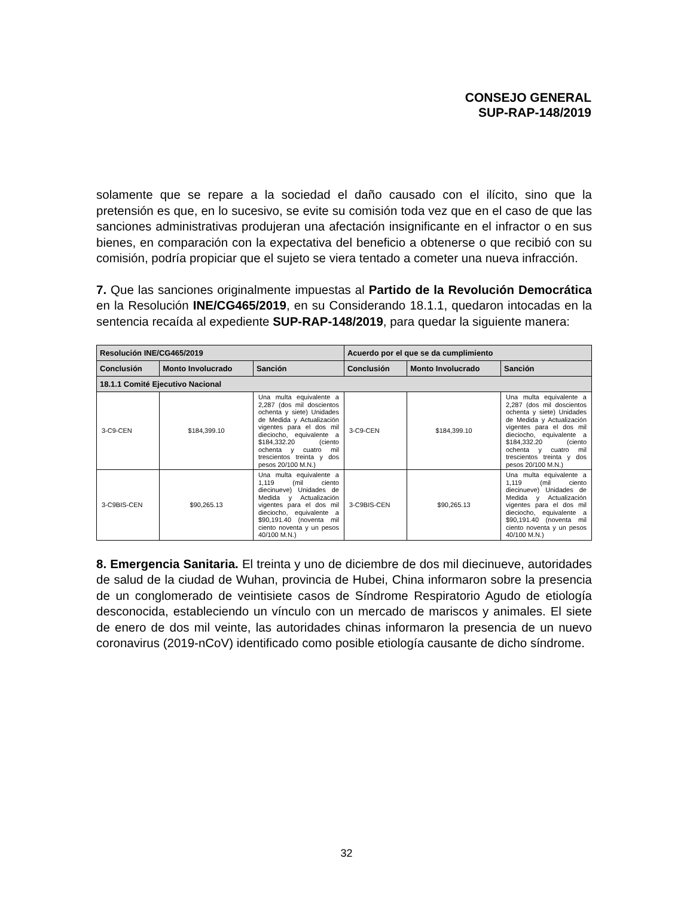CONSEJO GENERAL
SUP-RAP-148/2019
solamente que se repare a la sociedad el daño causado con el ilícito, sino que la pretensión es que, en lo sucesivo, se evite su comisión toda vez que en el caso de que las sanciones administrativas produjeran una afectación insignificante en el infractor o en sus bienes, en comparación con la expectativa del beneficio a obtenerse o que recibió con su comisión, podría propiciar que el sujeto se viera tentado a cometer una nueva infracción.
7. Que las sanciones originalmente impuestas al Partido de la Revolución Democrática en la Resolución INE/CG465/2019, en su Considerando 18.1.1, quedaron intocadas en la sentencia recaída al expediente SUP-RAP-148/2019, para quedar la siguiente manera:
| Resolución INE/CG465/2019 | | | Acuerdo por el que se da cumplimiento | | |
| --- | --- | --- | --- | --- | --- |
| Conclusión | Monto Involucrado | Sanción | Conclusión | Monto Involucrado | Sanción |
| 18.1.1 Comité Ejecutivo Nacional | | | | | |
| 3-C9-CEN | $184,399.10 | Una multa equivalente a 2,287 (dos mil doscientos ochenta y siete) Unidades de Medida y Actualización vigentes para el dos mil dieciocho, equivalente a $184,332.20 (ciento ochenta y cuatro mil trescientos treinta y dos pesos 20/100 M.N.) | 3-C9-CEN | $184,399.10 | Una multa equivalente a 2,287 (dos mil doscientos ochenta y siete) Unidades de Medida y Actualización vigentes para el dos mil dieciocho, equivalente a $184,332.20 (ciento ochenta y cuatro mil trescientos treinta y dos pesos 20/100 M.N.) |
| 3-C9BIS-CEN | $90,265.13 | Una multa equivalente a 1,119 (mil ciento diecinueve) Unidades de Medida y Actualización vigentes para el dos mil dieciocho, equivalente a $90,191.40 (noventa mil ciento noventa y un pesos 40/100 M.N.) | 3-C9BIS-CEN | $90,265.13 | Una multa equivalente a 1,119 (mil ciento diecinueve) Unidades de Medida y Actualización vigentes para el dos mil dieciocho, equivalente a $90,191.40 (noventa mil ciento noventa y un pesos 40/100 M.N.) |
8. Emergencia Sanitaria. El treinta y uno de diciembre de dos mil diecinueve, autoridades de salud de la ciudad de Wuhan, provincia de Hubei, China informaron sobre la presencia de un conglomerado de veintisiete casos de Síndrome Respiratorio Agudo de etiología desconocida, estableciendo un vínculo con un mercado de mariscos y animales. El siete de enero de dos mil veinte, las autoridades chinas informaron la presencia de un nuevo coronavirus (2019-nCoV) identificado como posible etiología causante de dicho síndrome.
32